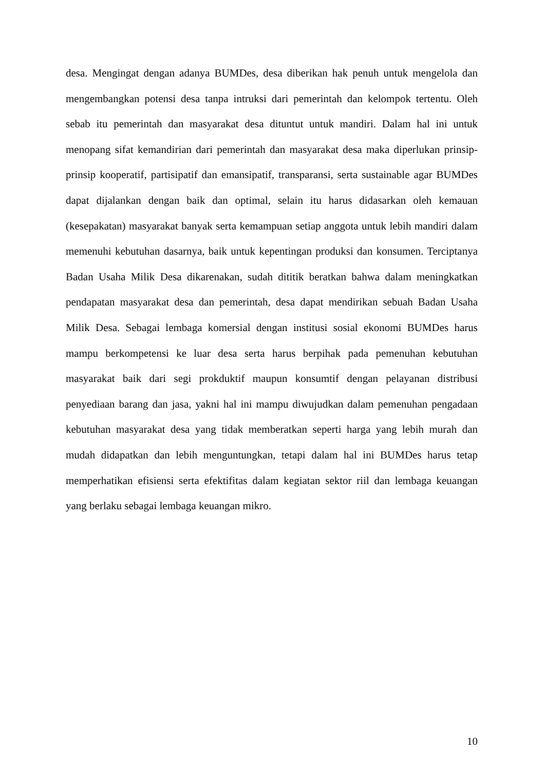desa. Mengingat dengan adanya BUMDes, desa diberikan hak penuh untuk mengelola dan mengembangkan potensi desa tanpa intruksi dari pemerintah dan kelompok tertentu. Oleh sebab itu pemerintah dan masyarakat desa dituntut untuk mandiri. Dalam hal ini untuk menopang sifat kemandirian dari pemerintah dan masyarakat desa maka diperlukan prinsip-prinsip kooperatif, partisipatif dan emansipatif, transparansi, serta sustainable agar BUMDes dapat dijalankan dengan baik dan optimal, selain itu harus didasarkan oleh kemauan (kesepakatan) masyarakat banyak serta kemampuan setiap anggota untuk lebih mandiri dalam memenuhi kebutuhan dasarnya, baik untuk kepentingan produksi dan konsumen. Terciptanya Badan Usaha Milik Desa dikarenakan, sudah dititik beratkan bahwa dalam meningkatkan pendapatan masyarakat desa dan pemerintah, desa dapat mendirikan sebuah Badan Usaha Milik Desa. Sebagai lembaga komersial dengan institusi sosial ekonomi BUMDes harus mampu berkompetensi ke luar desa serta harus berpihak pada pemenuhan kebutuhan masyarakat baik dari segi prokduktif maupun konsumtif dengan pelayanan distribusi penyediaan barang dan jasa, yakni hal ini mampu diwujudkan dalam pemenuhan pengadaan kebutuhan masyarakat desa yang tidak memberatkan seperti harga yang lebih murah dan mudah didapatkan dan lebih menguntungkan, tetapi dalam hal ini BUMDes harus tetap memperhatikan efisiensi serta efektifitas dalam kegiatan sektor riil dan lembaga keuangan yang berlaku sebagai lembaga keuangan mikro.
10